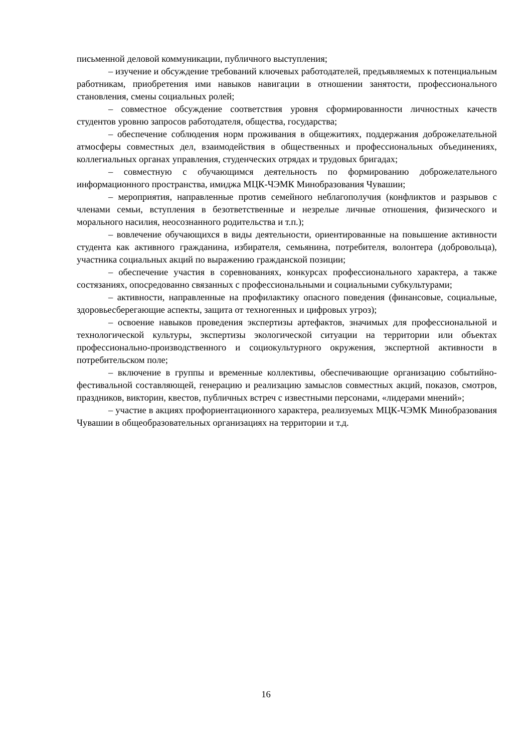письменной деловой коммуникации, публичного выступления;
– изучение и обсуждение требований ключевых работодателей, предъявляемых к потенциальным работникам, приобретения ими навыков навигации в отношении занятости, профессионального становления, смены социальных ролей;
– совместное обсуждение соответствия уровня сформированности личностных качеств студентов уровню запросов работодателя, общества, государства;
– обеспечение соблюдения норм проживания в общежитиях, поддержания доброжелательной атмосферы совместных дел, взаимодействия в общественных и профессиональных объединениях, коллегиальных органах управления, студенческих отрядах и трудовых бригадах;
– совместную с обучающимся деятельность по формированию доброжелательного информационного пространства, имиджа МЦК-ЧЭМК Минобразования Чувашии;
– мероприятия, направленные против семейного неблагополучия (конфликтов и разрывов с членами семьи, вступления в безответственные и незрелые личные отношения, физического и морального насилия, неосознанного родительства и т.п.);
– вовлечение обучающихся в виды деятельности, ориентированные на повышение активности студента как активного гражданина, избирателя, семьянина, потребителя, волонтера (добровольца), участника социальных акций по выражению гражданской позиции;
– обеспечение участия в соревнованиях, конкурсах профессионального характера, а также состязаниях, опосредованно связанных с профессиональными и социальными субкультурами;
– активности, направленные на профилактику опасного поведения (финансовые, социальные, здоровьесберегающие аспекты, защита от техногенных и цифровых угроз);
– освоение навыков проведения экспертизы артефактов, значимых для профессиональной и технологической культуры, экспертизы экологической ситуации на территории или объектах профессионально-производственного и социокультурного окружения, экспертной активности в потребительском поле;
– включение в группы и временные коллективы, обеспечивающие организацию событийно-фестивальной составляющей, генерацию и реализацию замыслов совместных акций, показов, смотров, праздников, викторин, квестов, публичных встреч с известными персонами, «лидерами мнений»;
– участие в акциях профориентационного характера, реализуемых МЦК-ЧЭМК Минобразования Чувашии в общеобразовательных организациях на территории и т.д.
16